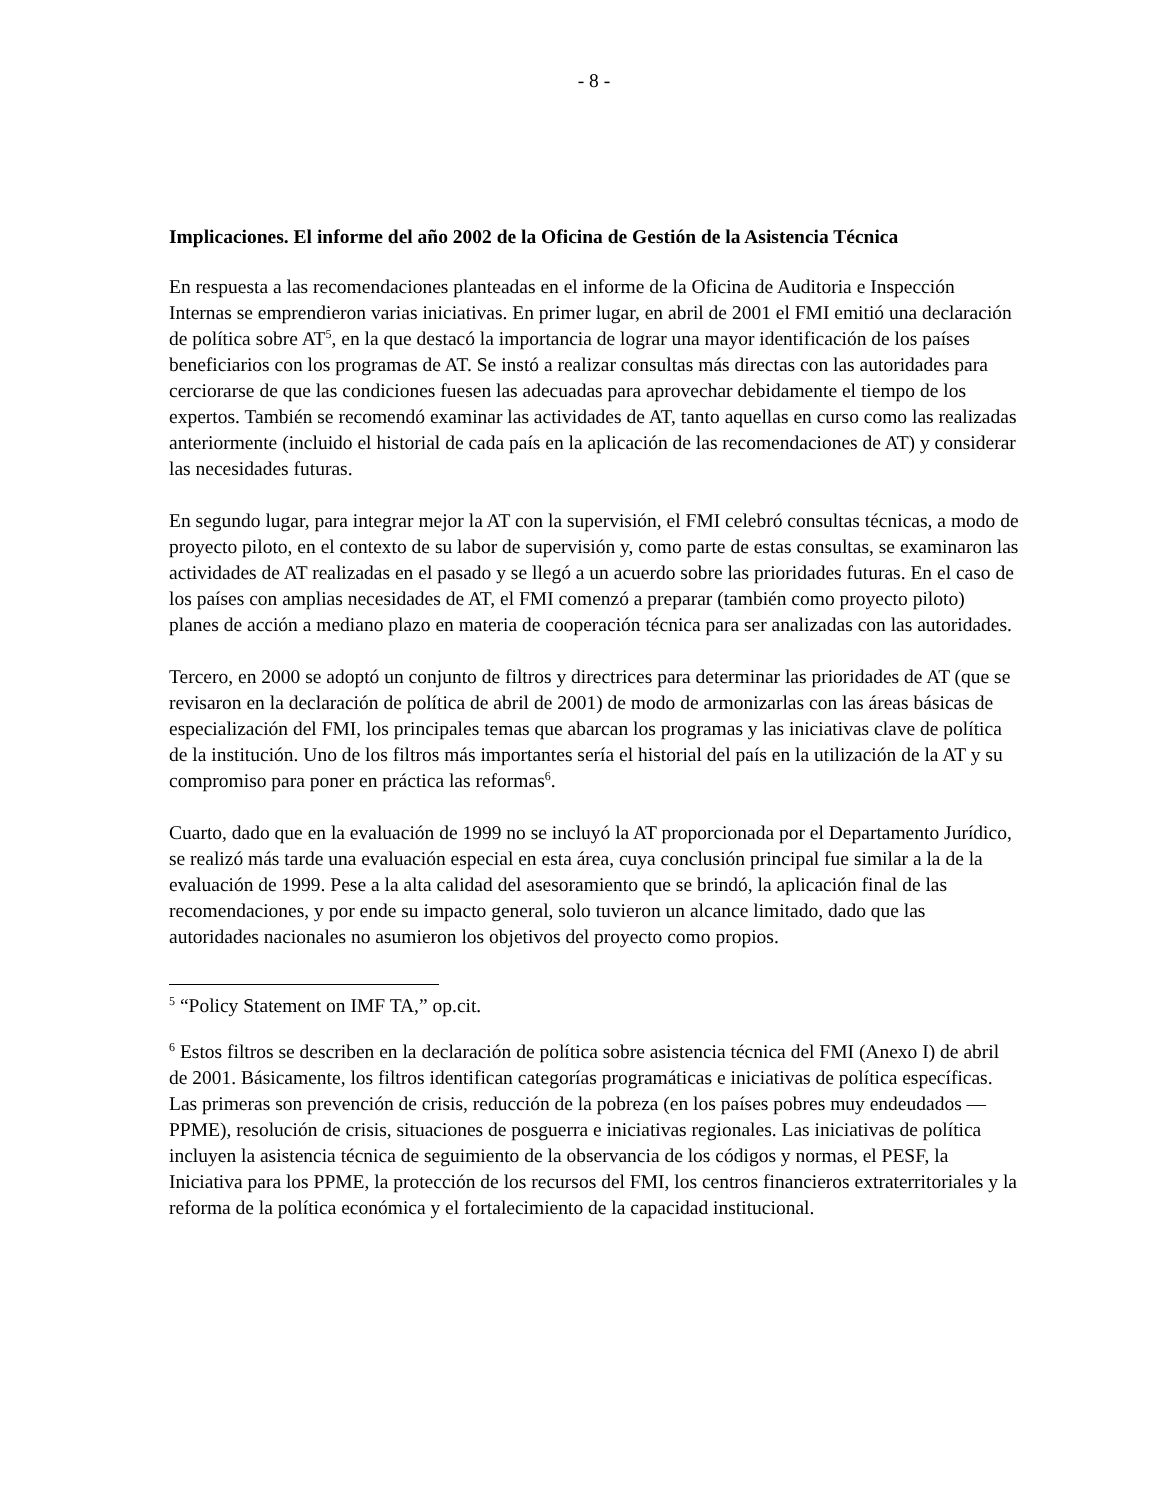- 8 -
Implicaciones. El informe del año 2002 de la Oficina de Gestión de la Asistencia Técnica
En respuesta a las recomendaciones planteadas en el informe de la Oficina de Auditoria e Inspección Internas se emprendieron varias iniciativas. En primer lugar, en abril de 2001 el FMI emitió una declaración de política sobre AT<sup>5</sup>, en la que destacó la importancia de lograr una mayor identificación de los países beneficiarios con los programas de AT. Se instó a realizar consultas más directas con las autoridades para cerciorarse de que las condiciones fuesen las adecuadas para aprovechar debidamente el tiempo de los expertos. También se recomendó examinar las actividades de AT, tanto aquellas en curso como las realizadas anteriormente (incluido el historial de cada país en la aplicación de las recomendaciones de AT) y considerar las necesidades futuras.
En segundo lugar, para integrar mejor la AT con la supervisión, el FMI celebró consultas técnicas, a modo de proyecto piloto, en el contexto de su labor de supervisión y, como parte de estas consultas, se examinaron las actividades de AT realizadas en el pasado y se llegó a un acuerdo sobre las prioridades futuras. En el caso de los países con amplias necesidades de AT, el FMI comenzó a preparar (también como proyecto piloto) planes de acción a mediano plazo en materia de cooperación técnica para ser analizadas con las autoridades.
Tercero, en 2000 se adoptó un conjunto de filtros y directrices para determinar las prioridades de AT (que se revisaron en la declaración de política de abril de 2001) de modo de armonizarlas con las áreas básicas de especialización del FMI, los principales temas que abarcan los programas y las iniciativas clave de política de la institución. Uno de los filtros más importantes sería el historial del país en la utilización de la AT y su compromiso para poner en práctica las reformas<sup>6</sup>.
Cuarto, dado que en la evaluación de 1999 no se incluyó la AT proporcionada por el Departamento Jurídico, se realizó más tarde una evaluación especial en esta área, cuya conclusión principal fue similar a la de la evaluación de 1999. Pese a la alta calidad del asesoramiento que se brindó, la aplicación final de las recomendaciones, y por ende su impacto general, solo tuvieron un alcance limitado, dado que las autoridades nacionales no asumieron los objetivos del proyecto como propios.
<sup>5</sup> “Policy Statement on IMF TA,” op.cit.
<sup>6</sup> Estos filtros se describen en la declaración de política sobre asistencia técnica del FMI (Anexo I) de abril de 2001. Básicamente, los filtros identifican categorías programáticas e iniciativas de política específicas. Las primeras son prevención de crisis, reducción de la pobreza (en los países pobres muy endeudados — PPME), resolución de crisis, situaciones de posguerra e iniciativas regionales. Las iniciativas de política incluyen la asistencia técnica de seguimiento de la observancia de los códigos y normas, el PESF, la Iniciativa para los PPME, la protección de los recursos del FMI, los centros financieros extraterritoriales y la reforma de la política económica y el fortalecimiento de la capacidad institucional.